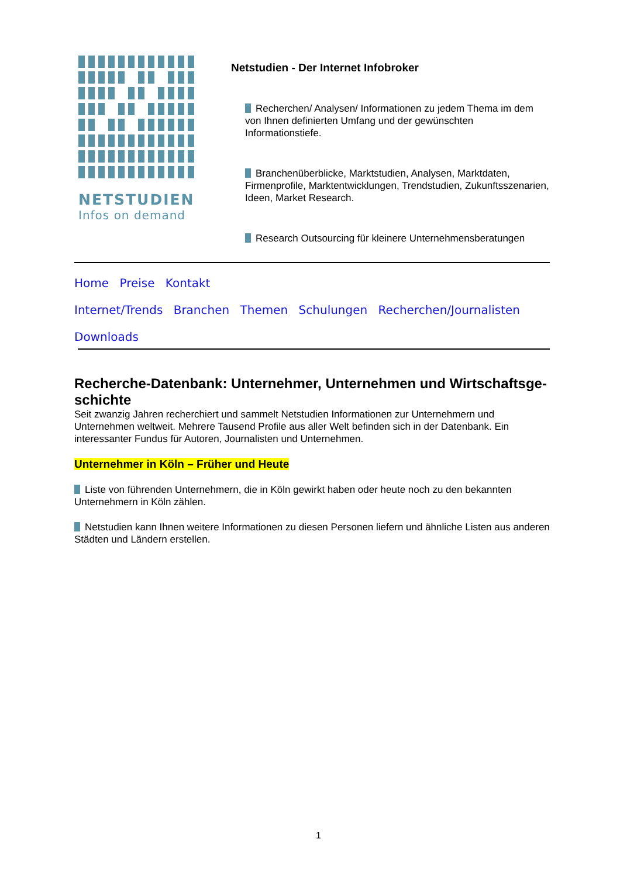NETSTUDIEN
Infos on demand
Netstudien - Der Internet Infobroker
Recherchen/ Analysen/ Informationen zu jedem Thema im dem von Ihnen definierten Umfang und der gewünschten Informationstiefe.
Branchenüberblicke, Marktstudien, Analysen, Marktdaten, Firmenprofile, Marktentwicklungen, Trendstudien, Zukunftsszenarien, Ideen, Market Research.
Research Outsourcing für kleinere Unternehmensberatungen
Home Preise Kontakt
Internet/Trends Branchen Themen Schulungen Recherchen/Journalisten
Downloads
Recherche-Datenbank: Unternehmer, Unternehmen und Wirtschaftsge-schichte
Seit zwanzig Jahren recherchiert und sammelt Netstudien Informationen zur Unternehmern und Unternehmen weltweit. Mehrere Tausend Profile aus aller Welt befinden sich in der Datenbank. Ein interessanter Fundus für Autoren, Journalisten und Unternehmen.
Unternehmer in Köln – Früher und Heute
Liste von führenden Unternehmern, die in Köln gewirkt haben oder heute noch zu den bekannten Unternehmern in Köln zählen.
Netstudien kann Ihnen weitere Informationen zu diesen Personen liefern und ähnliche Listen aus anderen Städten und Ländern erstellen.
1